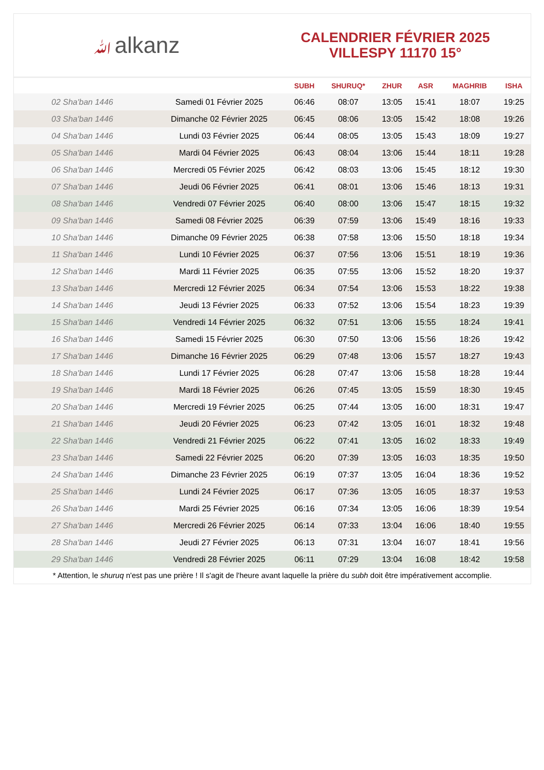ﷲalkanz
CALENDRIER FÉVRIER 2025
VILLESPY 11170 15°
| | | SUBH | SHURUQ* | ZHUR | ASR | MAGHRIB | ISHA |
| --- | --- | --- | --- | --- | --- | --- | --- |
| 02 Sha'ban 1446 | Samedi 01 Février 2025 | 06:46 | 08:07 | 13:05 | 15:41 | 18:07 | 19:25 |
| 03 Sha'ban 1446 | Dimanche 02 Février 2025 | 06:45 | 08:06 | 13:05 | 15:42 | 18:08 | 19:26 |
| 04 Sha'ban 1446 | Lundi 03 Février 2025 | 06:44 | 08:05 | 13:05 | 15:43 | 18:09 | 19:27 |
| 05 Sha'ban 1446 | Mardi 04 Février 2025 | 06:43 | 08:04 | 13:06 | 15:44 | 18:11 | 19:28 |
| 06 Sha'ban 1446 | Mercredi 05 Février 2025 | 06:42 | 08:03 | 13:06 | 15:45 | 18:12 | 19:30 |
| 07 Sha'ban 1446 | Jeudi 06 Février 2025 | 06:41 | 08:01 | 13:06 | 15:46 | 18:13 | 19:31 |
| 08 Sha'ban 1446 | Vendredi 07 Février 2025 | 06:40 | 08:00 | 13:06 | 15:47 | 18:15 | 19:32 |
| 09 Sha'ban 1446 | Samedi 08 Février 2025 | 06:39 | 07:59 | 13:06 | 15:49 | 18:16 | 19:33 |
| 10 Sha'ban 1446 | Dimanche 09 Février 2025 | 06:38 | 07:58 | 13:06 | 15:50 | 18:18 | 19:34 |
| 11 Sha'ban 1446 | Lundi 10 Février 2025 | 06:37 | 07:56 | 13:06 | 15:51 | 18:19 | 19:36 |
| 12 Sha'ban 1446 | Mardi 11 Février 2025 | 06:35 | 07:55 | 13:06 | 15:52 | 18:20 | 19:37 |
| 13 Sha'ban 1446 | Mercredi 12 Février 2025 | 06:34 | 07:54 | 13:06 | 15:53 | 18:22 | 19:38 |
| 14 Sha'ban 1446 | Jeudi 13 Février 2025 | 06:33 | 07:52 | 13:06 | 15:54 | 18:23 | 19:39 |
| 15 Sha'ban 1446 | Vendredi 14 Février 2025 | 06:32 | 07:51 | 13:06 | 15:55 | 18:24 | 19:41 |
| 16 Sha'ban 1446 | Samedi 15 Février 2025 | 06:30 | 07:50 | 13:06 | 15:56 | 18:26 | 19:42 |
| 17 Sha'ban 1446 | Dimanche 16 Février 2025 | 06:29 | 07:48 | 13:06 | 15:57 | 18:27 | 19:43 |
| 18 Sha'ban 1446 | Lundi 17 Février 2025 | 06:28 | 07:47 | 13:06 | 15:58 | 18:28 | 19:44 |
| 19 Sha'ban 1446 | Mardi 18 Février 2025 | 06:26 | 07:45 | 13:05 | 15:59 | 18:30 | 19:45 |
| 20 Sha'ban 1446 | Mercredi 19 Février 2025 | 06:25 | 07:44 | 13:05 | 16:00 | 18:31 | 19:47 |
| 21 Sha'ban 1446 | Jeudi 20 Février 2025 | 06:23 | 07:42 | 13:05 | 16:01 | 18:32 | 19:48 |
| 22 Sha'ban 1446 | Vendredi 21 Février 2025 | 06:22 | 07:41 | 13:05 | 16:02 | 18:33 | 19:49 |
| 23 Sha'ban 1446 | Samedi 22 Février 2025 | 06:20 | 07:39 | 13:05 | 16:03 | 18:35 | 19:50 |
| 24 Sha'ban 1446 | Dimanche 23 Février 2025 | 06:19 | 07:37 | 13:05 | 16:04 | 18:36 | 19:52 |
| 25 Sha'ban 1446 | Lundi 24 Février 2025 | 06:17 | 07:36 | 13:05 | 16:05 | 18:37 | 19:53 |
| 26 Sha'ban 1446 | Mardi 25 Février 2025 | 06:16 | 07:34 | 13:05 | 16:06 | 18:39 | 19:54 |
| 27 Sha'ban 1446 | Mercredi 26 Février 2025 | 06:14 | 07:33 | 13:04 | 16:06 | 18:40 | 19:55 |
| 28 Sha'ban 1446 | Jeudi 27 Février 2025 | 06:13 | 07:31 | 13:04 | 16:07 | 18:41 | 19:56 |
| 29 Sha'ban 1446 | Vendredi 28 Février 2025 | 06:11 | 07:29 | 13:04 | 16:08 | 18:42 | 19:58 |
* Attention, le shuruq n'est pas une prière ! Il s'agit de l'heure avant laquelle la prière du subh doit être impérativement accomplie.